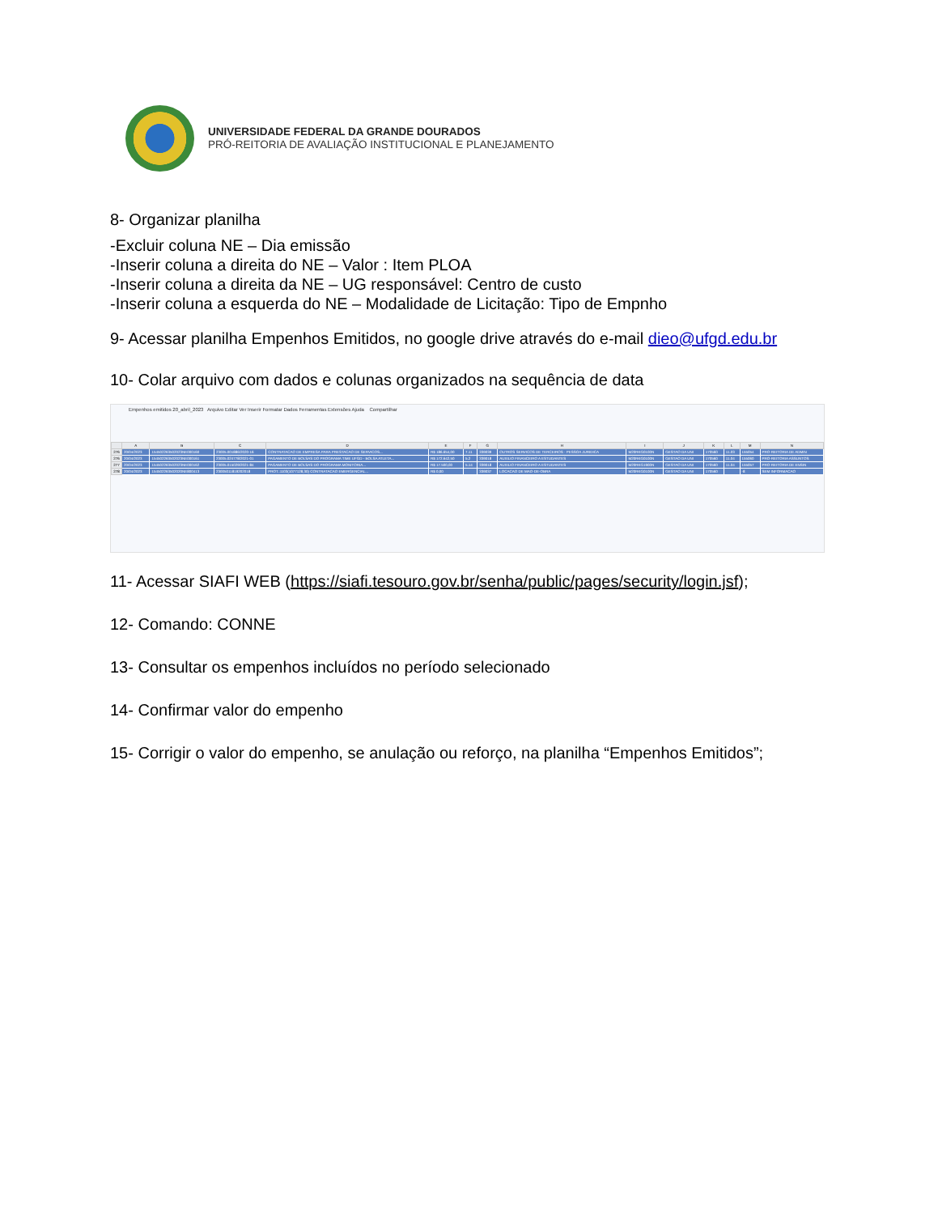UNIVERSIDADE FEDERAL DA GRANDE DOURADOS
PRÓ-REITORIA DE AVALIAÇÃO INSTITUCIONAL E PLANEJAMENTO
8- Organizar planilha
-Excluir coluna NE – Dia emissão
-Inserir coluna a direita do NE – Valor : Item PLOA
-Inserir coluna a direita da NE – UG responsável: Centro de custo
-Inserir coluna a esquerda do NE – Modalidade de Licitação: Tipo de Empnho
9- Acessar planilha Empenhos Emitidos, no google drive através do e-mail dieo@ufgd.edu.br
10- Colar arquivo com dados e colunas organizados na sequência de data
Empenhos emitidos 20_abril_2023 Arquivo Editar Ver Inserir Formatar Dados Ferramentas Extensões Ajuda Compartilhar
| | A | B | C | D | E | F | G | H | I | J | K | L | M | N |
| --- | --- | --- | --- | --- | --- | --- | --- | --- | --- | --- | --- | --- | --- | --- |
| 276 | 20/04/2023 | 154502263502023NE000160 | 23005.001886/2020-16 | CONTRATACAO DE EMPRESA PARA PRESTACAO DE SERVICOS... | R$ 186.654,00 | 7.11 | 339039 | OUTROS SERVICOS DE TERCEIROS - PESSOA JURIDICA | M20RKG0100N | GESTAO DA UNI | 170560 | 11.03 | 155054 | PRO-REITORIA DE ADMIN |
| 276 | 20/04/2023 | 154502263502023NE000161 | 23005.024778/2021-01 | PAGAMENTO DE BOLSAS DO PROGRAMA TIME UFGD - BOLSA ATLETA... | R$ 172.642,50 | 5.2 | 339018 | AUXILIO FINANCEIRO A ESTUDANTES | M20RKG0100N | GESTAO DA UNI | 170560 | 11.04 | 155060 | PRO-REITORIA ASSUNTOS |
| 277 | 20/04/2023 | 154502263502023NE000162 | 23005.015029/2021-84 | PAGAMENTO DE BOLSAS DO PROGRAMA MONITORIA... | R$ 17.500,00 | 5.14 | 339018 | AUXILIO FINANCEIRO A ESTUDANTES | M20RKG1900N | GESTAO DA UNI | 170560 | 11.04 | 155057 | PRO-REITORIA DE ENSIN |
| 278 | 20/04/2023 | 154502263502020NE800413 | 23005011819202018 | PROT.:1103(1077128,30) CONTRATACAO EMERGENCIAL... | R$ 0,00 | | 339037 | LOCACAO DE MAO-DE-OBRA | M20RKG0100N | GESTAO DA UNI | 170560 | | -8 | SEM INFORMACAO |
11- Acessar SIAFI WEB (https://siafi.tesouro.gov.br/senha/public/pages/security/login.jsf);
12- Comando: CONNE
13- Consultar os empenhos incluídos no período selecionado
14- Confirmar valor do empenho
15- Corrigir o valor do empenho, se anulação ou reforço, na planilha “Empenhos Emitidos”;